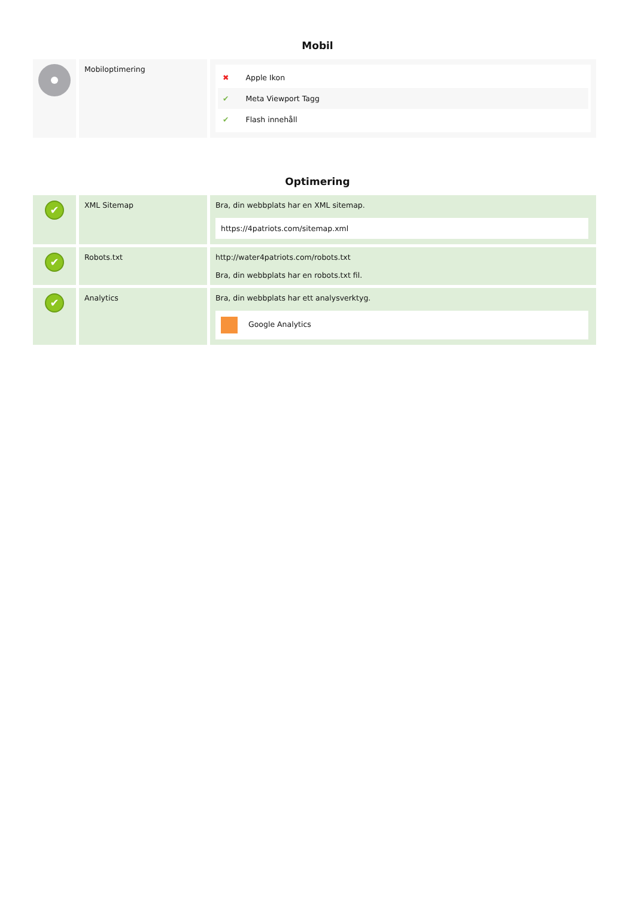Mobil
| | Mobiloptimering | ✖ Apple Ikon ✔ Meta Viewport Tagg ✔ Flash innehåll |
Optimering
| ✔ | XML Sitemap | Bra, din webbplats har en XML sitemap. https://4patriots.com/sitemap.xml |
| ✔ | Robots.txt | http://water4patriots.com/robots.txt Bra, din webbplats har en robots.txt fil. |
| ✔ | Analytics | Bra, din webbplats har ett analysverktyg. Google Analytics |